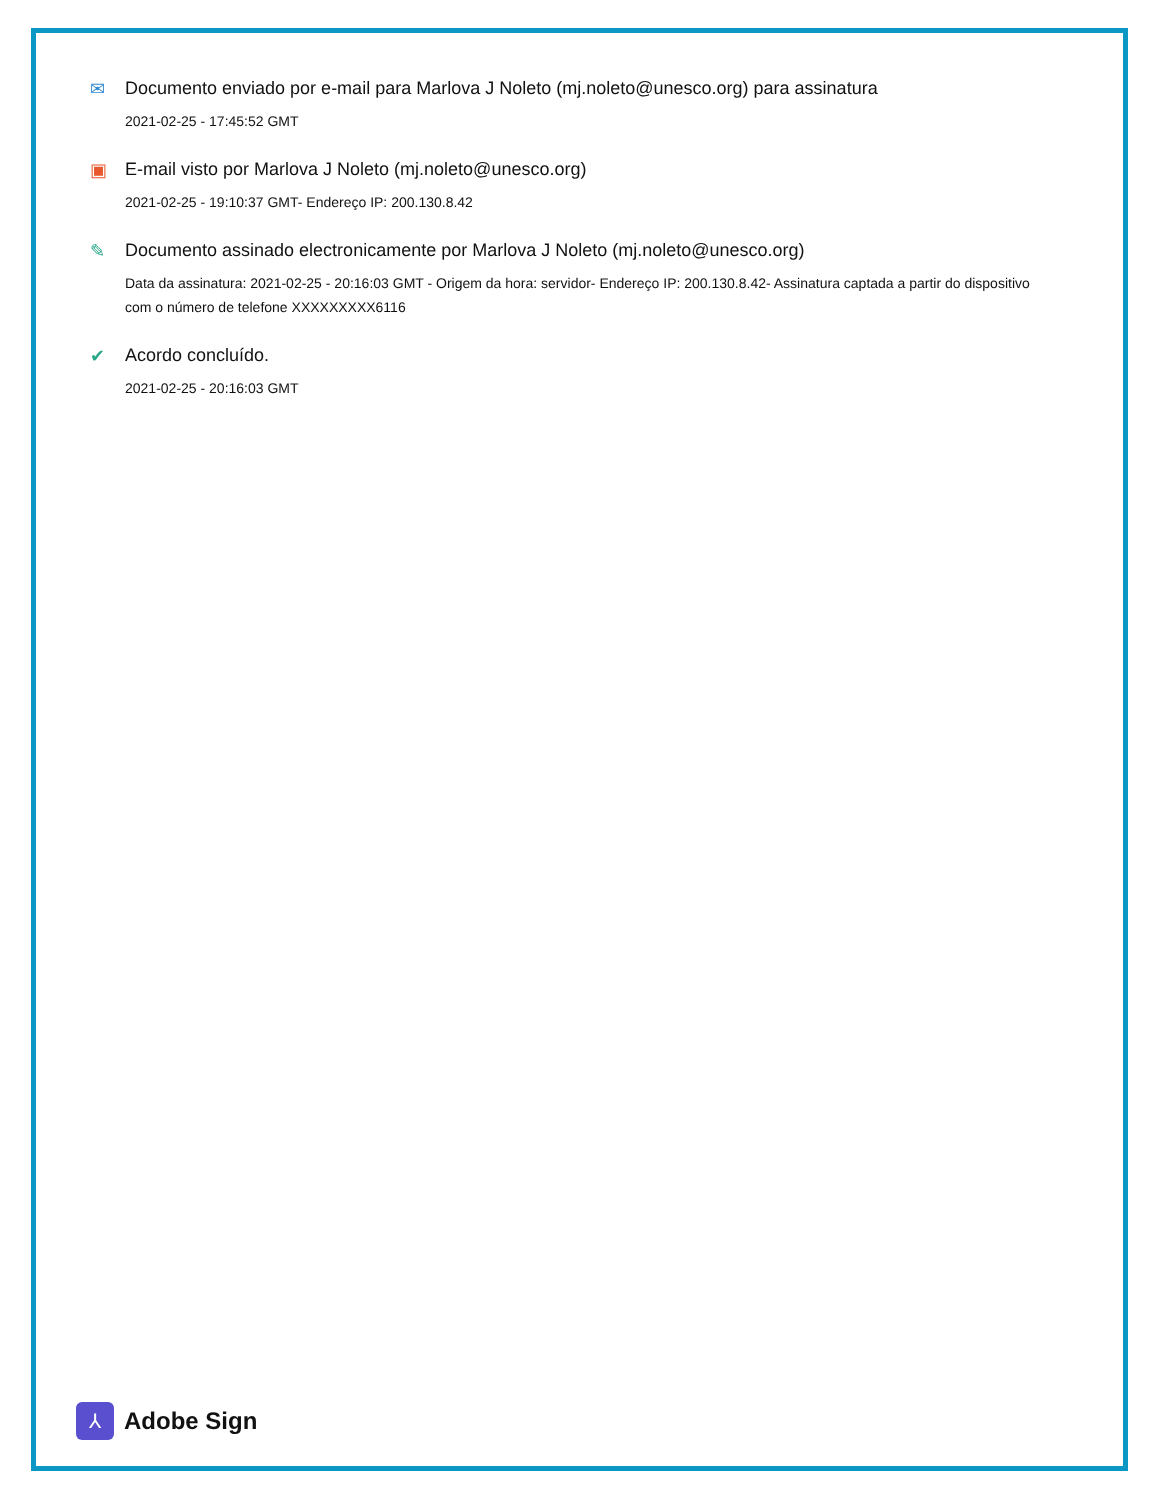✉ Documento enviado por e-mail para Marlova J Noleto (mj.noleto@unesco.org) para assinatura
2021-02-25 - 17:45:52 GMT
▣ E-mail visto por Marlova J Noleto (mj.noleto@unesco.org)
2021-02-25 - 19:10:37 GMT- Endereço IP: 200.130.8.42
✎ Documento assinado electronicamente por Marlova J Noleto (mj.noleto@unesco.org)
Data da assinatura: 2021-02-25 - 20:16:03 GMT - Origem da hora: servidor- Endereço IP: 200.130.8.42- Assinatura captada a partir do dispositivo com o número de telefone XXXXXXXXX6116
✔ Acordo concluído.
2021-02-25 - 20:16:03 GMT
⅄
Adobe Sign